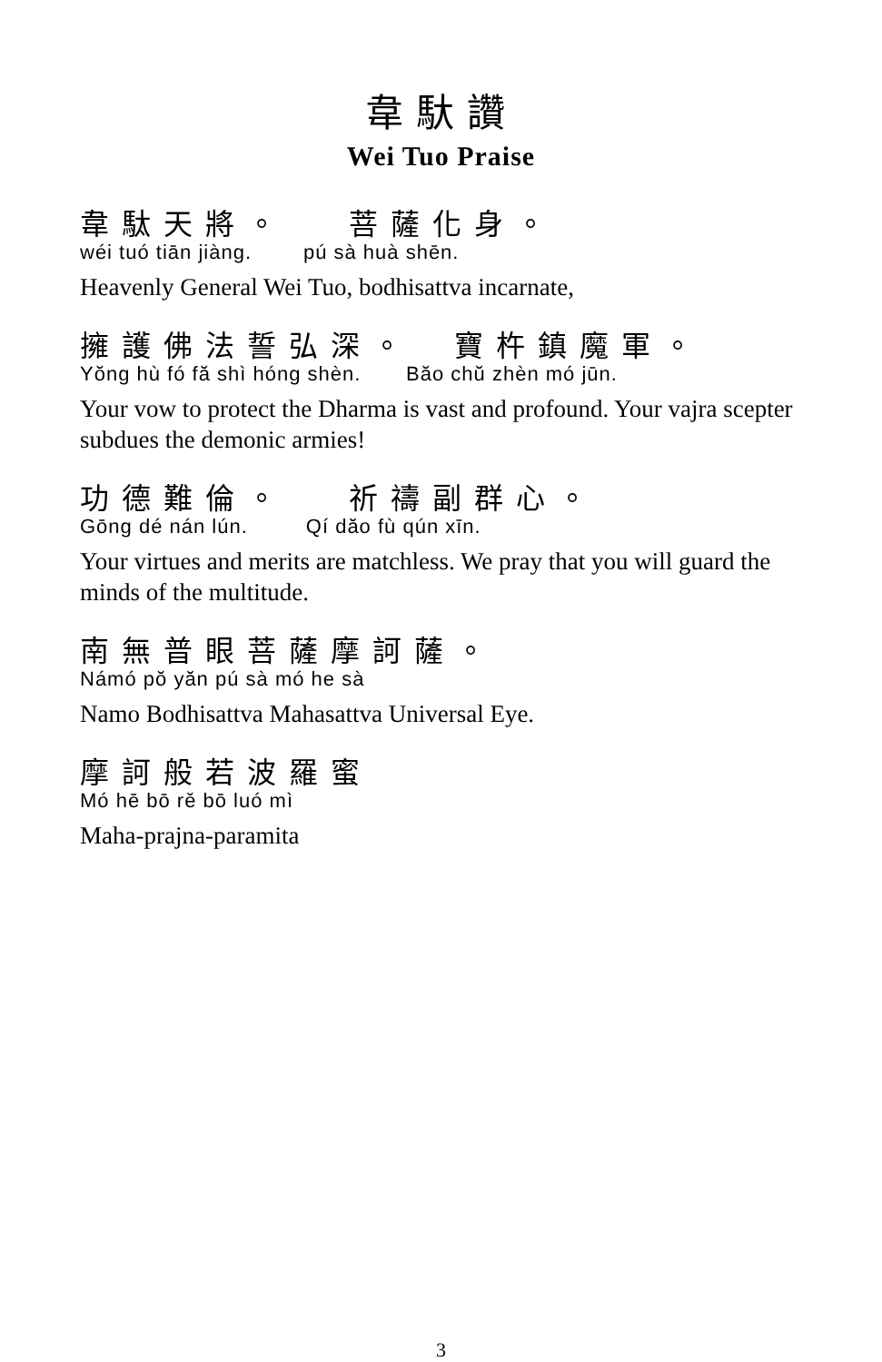韋馱讚
Wei Tuo Praise
韋駄天將。 菩薩化身。
wéi tuó tiān jiàng. pú sà huà shēn.
Heavenly General Wei Tuo, bodhisattva incarnate,
擁護佛法誓弘深。 寶杵鎮魔軍。
Yŏng hù fó fă shì hóng shèn. Băo chŭ zhèn mó jūn.
Your vow to protect the Dharma is vast and profound. Your vajra scepter subdues the demonic armies!
功德難倫。 祈禱副群心。
Gōng dé nán lún. Qí dăo fù qún xīn.
Your virtues and merits are matchless. We pray that you will guard the minds of the multitude.
南無普眼菩薩摩訶薩。
Námó pŏ yăn pú sà mó he sà
Namo Bodhisattva Mahasattva Universal Eye.
摩訶般若波羅蜜
Mó hē bō rě bō luó mì
Maha-prajna-paramita
3